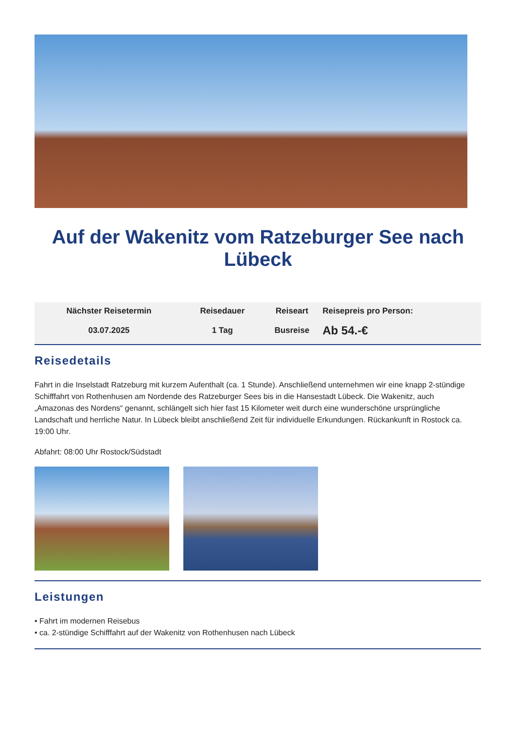Auf der Wakenitz vom Ratzeburger See nach Lübeck
| Nächster Reisetermin | Reisedauer | Reiseart | Reisepreis pro Person: |
| --- | --- | --- | --- |
| 03.07.2025 | 1 Tag | Busreise | Ab 54.-€ |
Reisedetails
Fahrt in die Inselstadt Ratzeburg mit kurzem Aufenthalt (ca. 1 Stunde). Anschließend unternehmen wir eine knapp 2-stündige Schifffahrt von Rothenhusen am Nordende des Ratzeburger Sees bis in die Hansestadt Lübeck. Die Wakenitz, auch „Amazonas des Nordens“ genannt, schlängelt sich hier fast 15 Kilometer weit durch eine wunderschöne ursprüngliche Landschaft und herrliche Natur. In Lübeck bleibt anschließend Zeit für individuelle Erkundungen. Rückankunft in Rostock ca. 19:00 Uhr.
Abfahrt: 08:00 Uhr Rostock/Südstadt
Leistungen
• Fahrt im modernen Reisebus
• ca. 2-stündige Schifffahrt auf der Wakenitz von Rothenhusen nach Lübeck